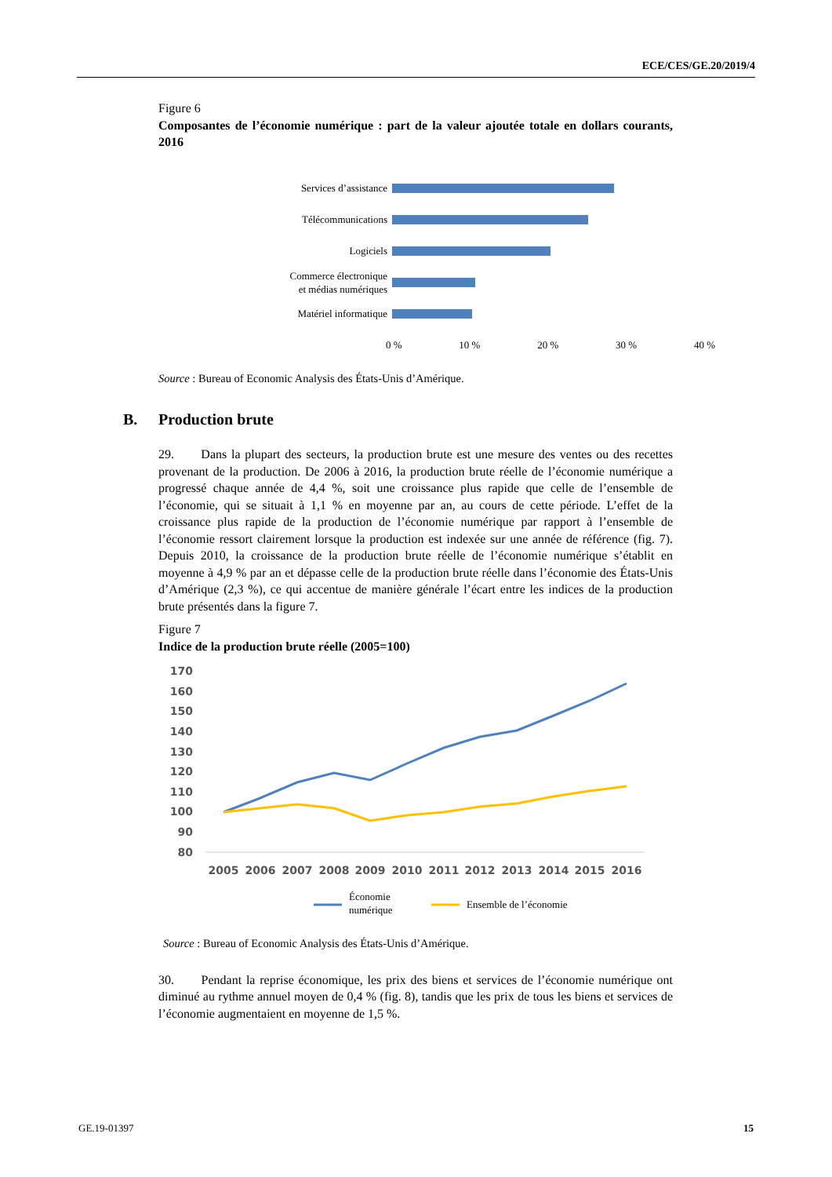ECE/CES/GE.20/2019/4
Figure 6
Composantes de l’économie numérique : part de la valeur ajoutée totale en dollars courants, 2016
Services d’assistance
Télécommunications
Logiciels
Commerce électronique
et médias numériques
Matériel informatique
0 % 10 % 20 % 30 % 40 %
Source : Bureau of Economic Analysis des États-Unis d’Amérique.
B. Production brute
29. Dans la plupart des secteurs, la production brute est une mesure des ventes ou des recettes provenant de la production. De 2006 à 2016, la production brute réelle de l’économie numérique a progressé chaque année de 4,4 %, soit une croissance plus rapide que celle de l’ensemble de l’économie, qui se situait à 1,1 % en moyenne par an, au cours de cette période. L’effet de la croissance plus rapide de la production de l’économie numérique par rapport à l’ensemble de l’économie ressort clairement lorsque la production est indexée sur une année de référence (fig. 7). Depuis 2010, la croissance de la production brute réelle de l’économie numérique s’établit en moyenne à 4,9 % par an et dépasse celle de la production brute réelle dans l’économie des États-Unis d’Amérique (2,3 %), ce qui accentue de manière générale l’écart entre les indices de la production brute présentés dans la figure 7.
Figure 7
Indice de la production brute réelle (2005=100)
170
160
150
140
130
120
110
100
90
80
2005
2006
2007
2008
2009
2010
2011
2012
2013
2014
2015
2016
Économie
numérique
Ensemble de l’économie
Source : Bureau of Economic Analysis des États-Unis d’Amérique.
30. Pendant la reprise économique, les prix des biens et services de l’économie numérique ont diminué au rythme annuel moyen de 0,4 % (fig. 8), tandis que les prix de tous les biens et services de l’économie augmentaient en moyenne de 1,5 %.
GE.19-01397 15